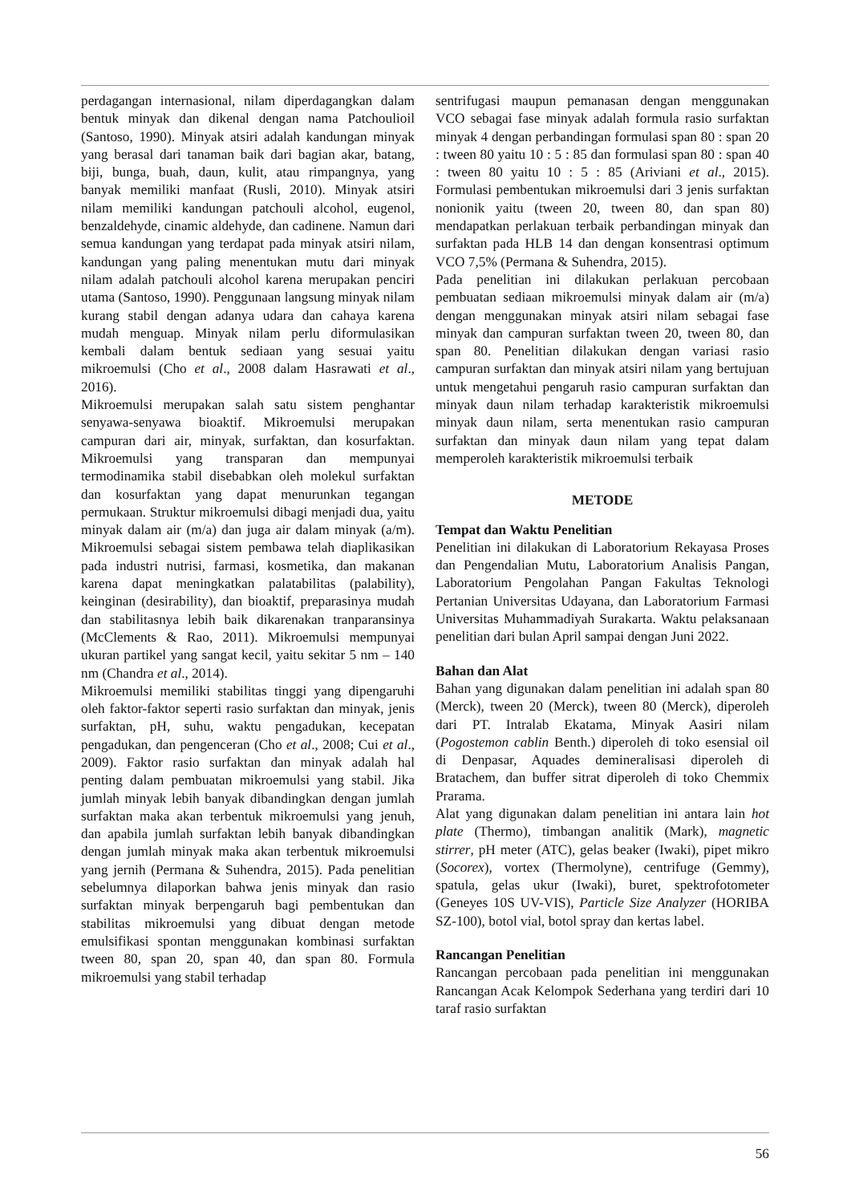perdagangan internasional, nilam diperdagangkan dalam bentuk minyak dan dikenal dengan nama Patchoulioil (Santoso, 1990). Minyak atsiri adalah kandungan minyak yang berasal dari tanaman baik dari bagian akar, batang, biji, bunga, buah, daun, kulit, atau rimpangnya, yang banyak memiliki manfaat (Rusli, 2010). Minyak atsiri nilam memiliki kandungan patchouli alcohol, eugenol, benzaldehyde, cinamic aldehyde, dan cadinene. Namun dari semua kandungan yang terdapat pada minyak atsiri nilam, kandungan yang paling menentukan mutu dari minyak nilam adalah patchouli alcohol karena merupakan penciri utama (Santoso, 1990). Penggunaan langsung minyak nilam kurang stabil dengan adanya udara dan cahaya karena mudah menguap. Minyak nilam perlu diformulasikan kembali dalam bentuk sediaan yang sesuai yaitu mikroemulsi (Cho et al., 2008 dalam Hasrawati et al., 2016).
Mikroemulsi merupakan salah satu sistem penghantar senyawa-senyawa bioaktif. Mikroemulsi merupakan campuran dari air, minyak, surfaktan, dan kosurfaktan. Mikroemulsi yang transparan dan mempunyai termodinamika stabil disebabkan oleh molekul surfaktan dan kosurfaktan yang dapat menurunkan tegangan permukaan. Struktur mikroemulsi dibagi menjadi dua, yaitu minyak dalam air (m/a) dan juga air dalam minyak (a/m). Mikroemulsi sebagai sistem pembawa telah diaplikasikan pada industri nutrisi, farmasi, kosmetika, dan makanan karena dapat meningkatkan palatabilitas (palability), keinginan (desirability), dan bioaktif, preparasinya mudah dan stabilitasnya lebih baik dikarenakan tranparansinya (McClements & Rao, 2011). Mikroemulsi mempunyai ukuran partikel yang sangat kecil, yaitu sekitar 5 nm – 140 nm (Chandra et al., 2014).
Mikroemulsi memiliki stabilitas tinggi yang dipengaruhi oleh faktor-faktor seperti rasio surfaktan dan minyak, jenis surfaktan, pH, suhu, waktu pengadukan, kecepatan pengadukan, dan pengenceran (Cho et al., 2008; Cui et al., 2009). Faktor rasio surfaktan dan minyak adalah hal penting dalam pembuatan mikroemulsi yang stabil. Jika jumlah minyak lebih banyak dibandingkan dengan jumlah surfaktan maka akan terbentuk mikroemulsi yang jenuh, dan apabila jumlah surfaktan lebih banyak dibandingkan dengan jumlah minyak maka akan terbentuk mikroemulsi yang jernih (Permana & Suhendra, 2015). Pada penelitian sebelumnya dilaporkan bahwa jenis minyak dan rasio surfaktan minyak berpengaruh bagi pembentukan dan stabilitas mikroemulsi yang dibuat dengan metode emulsifikasi spontan menggunakan kombinasi surfaktan tween 80, span 20, span 40, dan span 80. Formula mikroemulsi yang stabil terhadap
sentrifugasi maupun pemanasan dengan menggunakan VCO sebagai fase minyak adalah formula rasio surfaktan minyak 4 dengan perbandingan formulasi span 80 : span 20 : tween 80 yaitu 10 : 5 : 85 dan formulasi span 80 : span 40 : tween 80 yaitu 10 : 5 : 85 (Ariviani et al., 2015). Formulasi pembentukan mikroemulsi dari 3 jenis surfaktan nonionik yaitu (tween 20, tween 80, dan span 80) mendapatkan perlakuan terbaik perbandingan minyak dan surfaktan pada HLB 14 dan dengan konsentrasi optimum VCO 7,5% (Permana & Suhendra, 2015).
Pada penelitian ini dilakukan perlakuan percobaan pembuatan sediaan mikroemulsi minyak dalam air (m/a) dengan menggunakan minyak atsiri nilam sebagai fase minyak dan campuran surfaktan tween 20, tween 80, dan span 80. Penelitian dilakukan dengan variasi rasio campuran surfaktan dan minyak atsiri nilam yang bertujuan untuk mengetahui pengaruh rasio campuran surfaktan dan minyak daun nilam terhadap karakteristik mikroemulsi minyak daun nilam, serta menentukan rasio campuran surfaktan dan minyak daun nilam yang tepat dalam memperoleh karakteristik mikroemulsi terbaik
METODE
Tempat dan Waktu Penelitian
Penelitian ini dilakukan di Laboratorium Rekayasa Proses dan Pengendalian Mutu, Laboratorium Analisis Pangan, Laboratorium Pengolahan Pangan Fakultas Teknologi Pertanian Universitas Udayana, dan Laboratorium Farmasi Universitas Muhammadiyah Surakarta. Waktu pelaksanaan penelitian dari bulan April sampai dengan Juni 2022.
Bahan dan Alat
Bahan yang digunakan dalam penelitian ini adalah span 80 (Merck), tween 20 (Merck), tween 80 (Merck), diperoleh dari PT. Intralab Ekatama, Minyak Aasiri nilam (Pogostemon cablin Benth.) diperoleh di toko esensial oil di Denpasar, Aquades demineralisasi diperoleh di Bratachem, dan buffer sitrat diperoleh di toko Chemmix Prarama.
Alat yang digunakan dalam penelitian ini antara lain hot plate (Thermo), timbangan analitik (Mark), magnetic stirrer, pH meter (ATC), gelas beaker (Iwaki), pipet mikro (Socorex), vortex (Thermolyne), centrifuge (Gemmy), spatula, gelas ukur (Iwaki), buret, spektrofotometer (Geneyes 10S UV-VIS), Particle Size Analyzer (HORIBA SZ-100), botol vial, botol spray dan kertas label.
Rancangan Penelitian
Rancangan percobaan pada penelitian ini menggunakan Rancangan Acak Kelompok Sederhana yang terdiri dari 10 taraf rasio surfaktan
56